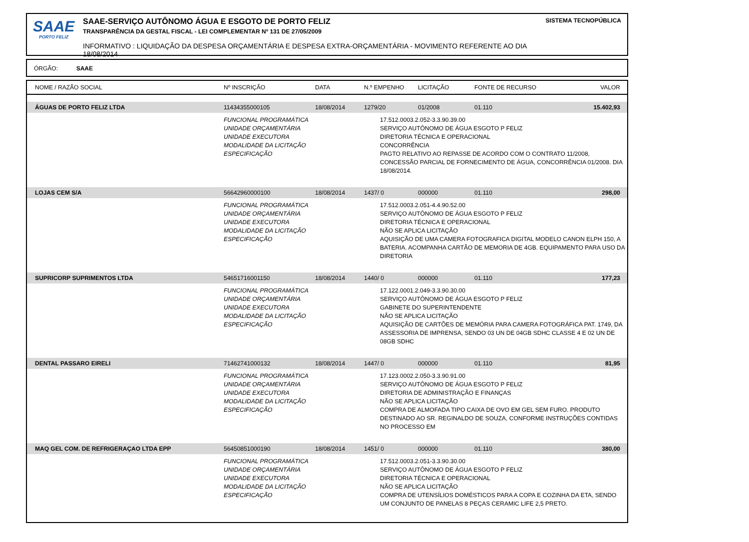SAAE
PORTO FELIZ
SAAE-SERVIÇO AUTÔNOMO ÁGUA E ESGOTO DE PORTO FELIZ
TRANSPARÊNCIA DA GESTAL FISCAL - LEI COMPLEMENTAR Nº 131 DE 27/05/2009
INFORMATIVO : LIQUIDAÇÃO DA DESPESA ORÇAMENTÁRIA E DESPESA EXTRA-ORÇAMENTÁRIA - MOVIMENTO REFERENTE AO DIA 18/08/2014
SISTEMA TECNOPÚBLICA
ÓRGÃO: SAAE
| NOME / RAZÃO SOCIAL | Nº INSCRIÇÃO | DATA | N.º EMPENHO | LICITAÇÃO | FONTE DE RECURSO | VALOR |
| --- | --- | --- | --- | --- | --- | --- |
| ÁGUAS DE PORTO FELIZ LTDA | 11434355000105 | 18/08/2014 | 1279/20 | 01/2008 | 01.110 | 15.402,93 |
| | FUNCIONAL PROGRAMÁTICA UNIDADE ORÇAMENTÁRIA UNIDADE EXECUTORA MODALIDADE DA LICITAÇÃO ESPECIFICAÇÃO | | 17.512.0003.2.052-3.3.90.39.00 SERVIÇO AUTÔNOMO DE ÁGUA ESGOTO P FELIZ DIRETORIA TÉCNICA E OPERACIONAL CONCORRÊNCIA PAGTO RELATIVO AO REPASSE DE ACORDO COM O CONTRATO 11/2008, CONCESSÃO PARCIAL DE FORNECIMENTO DE ÁGUA, CONCORRÊNCIA 01/2008. DIA 18/08/2014. | | | |
| LOJAS CEM S/A | 56642960000100 | 18/08/2014 | 1437/ 0 | 000000 | 01.110 | 298,00 |
| | FUNCIONAL PROGRAMÁTICA UNIDADE ORÇAMENTÁRIA UNIDADE EXECUTORA MODALIDADE DA LICITAÇÃO ESPECIFICAÇÃO | | 17.512.0003.2.051-4.4.90.52.00 SERVIÇO AUTÔNOMO DE ÁGUA ESGOTO P FELIZ DIRETORIA TÉCNICA E OPERACIONAL NÃO SE APLICA LICITAÇÃO AQUISIÇÃO DE UMA CAMERA FOTOGRAFICA DIGITAL MODELO CANON ELPH 150, A BATERIA. ACOMPANHA CARTÃO DE MEMORIA DE 4GB. EQUIPAMENTO PARA USO DA DIRETORIA | | | |
| SUPRICORP SUPRIMENTOS LTDA | 54651716001150 | 18/08/2014 | 1440/ 0 | 000000 | 01.110 | 177,23 |
| | FUNCIONAL PROGRAMÁTICA UNIDADE ORÇAMENTÁRIA UNIDADE EXECUTORA MODALIDADE DA LICITAÇÃO ESPECIFICAÇÃO | | 17.122.0001.2.049-3.3.90.30.00 SERVIÇO AUTÔNOMO DE ÁGUA ESGOTO P FELIZ GABINETE DO SUPERINTENDENTE NÃO SE APLICA LICITAÇÃO AQUISIÇÃO DE CARTÕES DE MEMÓRIA PARA CAMERA FOTOGRÁFICA PAT. 1749, DA ASSESSORIA DE IMPRENSA, SENDO 03 UN DE 04GB SDHC CLASSE 4 E 02 UN DE 08GB SDHC | | | |
| DENTAL PASSARO EIRELI | 71462741000132 | 18/08/2014 | 1447/ 0 | 000000 | 01.110 | 81,95 |
| | FUNCIONAL PROGRAMÁTICA UNIDADE ORÇAMENTÁRIA UNIDADE EXECUTORA MODALIDADE DA LICITAÇÃO ESPECIFICAÇÃO | | 17.123.0002.2.050-3.3.90.91.00 SERVIÇO AUTÔNOMO DE ÁGUA ESGOTO P FELIZ DIRETORIA DE ADMINISTRAÇÃO E FINANÇAS NÃO SE APLICA LICITAÇÃO COMPRA DE ALMOFADA TIPO CAIXA DE OVO EM GEL SEM FURO. PRODUTO DESTINADO AO SR. REGINALDO DE SOUZA, CONFORME INSTRUÇÕES CONTIDAS NO PROCESSO EM | | | |
| MAQ GEL COM. DE REFRIGERAÇAO LTDA EPP | 56450851000190 | 18/08/2014 | 1451/ 0 | 000000 | 01.110 | 380,00 |
| | FUNCIONAL PROGRAMÁTICA UNIDADE ORÇAMENTÁRIA UNIDADE EXECUTORA MODALIDADE DA LICITAÇÃO ESPECIFICAÇÃO | | 17.512.0003.2.051-3.3.90.30.00 SERVIÇO AUTÔNOMO DE ÁGUA ESGOTO P FELIZ DIRETORIA TÉCNICA E OPERACIONAL NÃO SE APLICA LICITAÇÃO COMPRA DE UTENSÍLIOS DOMÉSTICOS PARA A COPA E COZINHA DA ETA, SENDO UM CONJUNTO DE PANELAS 8 PEÇAS CERAMIC LIFE 2,5 PRETO. | | | |